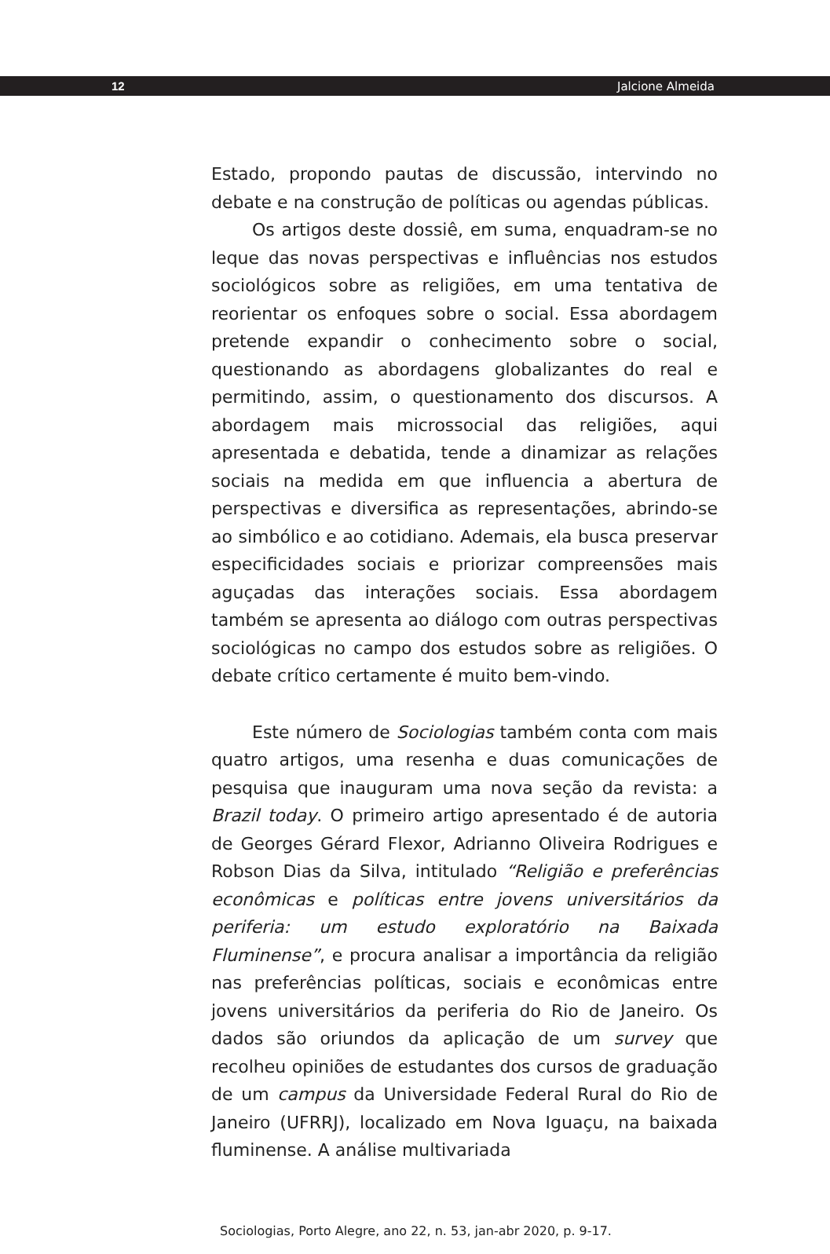12 Jalcione Almeida
Estado, propondo pautas de discussão, intervindo no debate e na construção de políticas ou agendas públicas.
Os artigos deste dossiê, em suma, enquadram-se no leque das novas perspectivas e influências nos estudos sociológicos sobre as religiões, em uma tentativa de reorientar os enfoques sobre o social. Essa abordagem pretende expandir o conhecimento sobre o social, questionando as abordagens globalizantes do real e permitindo, assim, o questionamento dos discursos. A abordagem mais microssocial das religiões, aqui apresentada e debatida, tende a dinamizar as relações sociais na medida em que influencia a abertura de perspectivas e diversifica as representações, abrindo-se ao simbólico e ao cotidiano. Ademais, ela busca preservar especificidades sociais e priorizar compreensões mais aguçadas das interações sociais. Essa abordagem também se apresenta ao diálogo com outras perspectivas sociológicas no campo dos estudos sobre as religiões. O debate crítico certamente é muito bem-vindo.
Este número de Sociologias também conta com mais quatro artigos, uma resenha e duas comunicações de pesquisa que inauguram uma nova seção da revista: a Brazil today. O primeiro artigo apresentado é de autoria de Georges Gérard Flexor, Adrianno Oliveira Rodrigues e Robson Dias da Silva, intitulado “Religião e preferências econômicas e políticas entre jovens universitários da periferia: um estudo exploratório na Baixada Fluminense”, e procura analisar a importância da religião nas preferências políticas, sociais e econômicas entre jovens universitários da periferia do Rio de Janeiro. Os dados são oriundos da aplicação de um survey que recolheu opiniões de estudantes dos cursos de graduação de um campus da Universidade Federal Rural do Rio de Janeiro (UFRRJ), localizado em Nova Iguaçu, na baixada fluminense. A análise multivariada
Sociologias, Porto Alegre, ano 22, n. 53, jan-abr 2020, p. 9-17.